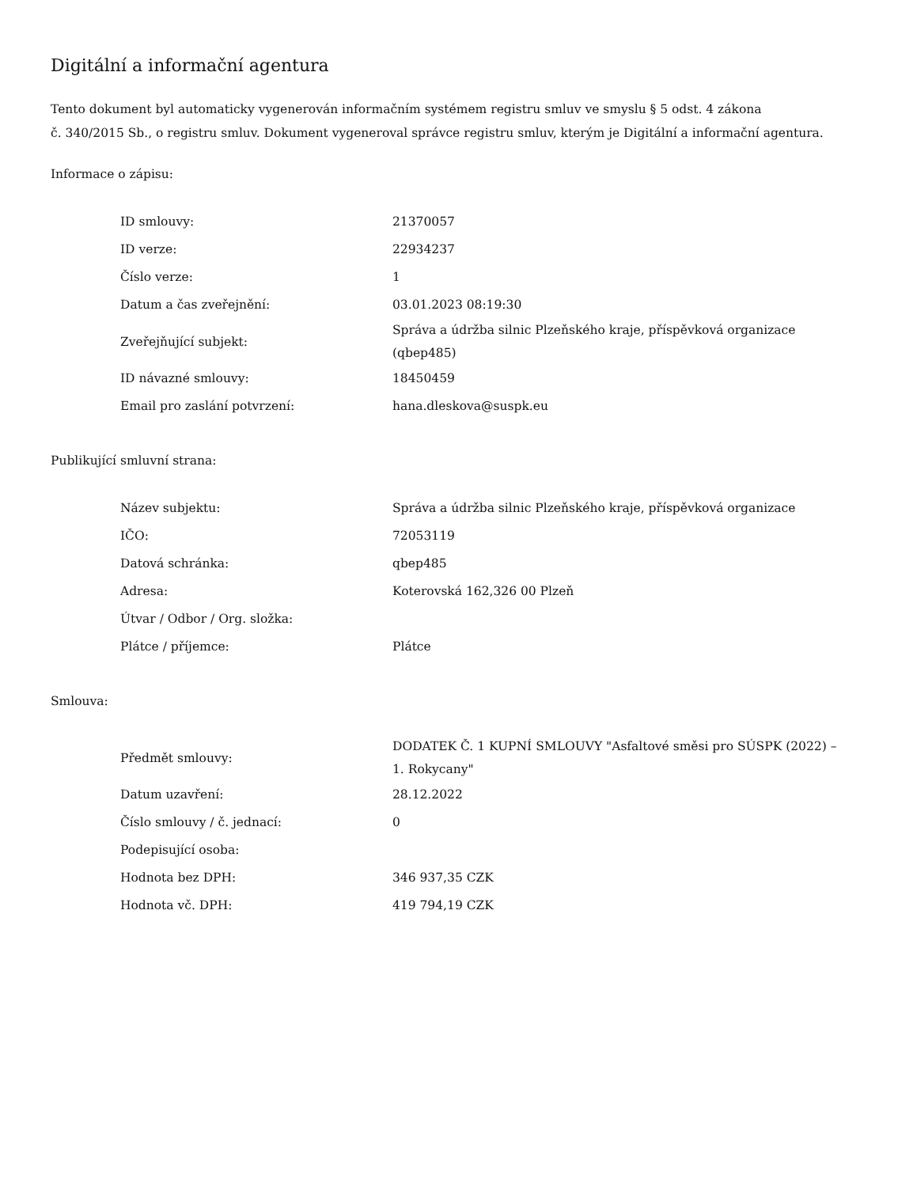Digitální a informační agentura
Tento dokument byl automaticky vygenerován informačním systémem registru smluv ve smyslu § 5 odst. 4 zákona
č. 340/2015 Sb., o registru smluv. Dokument vygeneroval správce registru smluv, kterým je Digitální a informační agentura.
Informace o zápisu:
| ID smlouvy: | 21370057 |
| ID verze: | 22934237 |
| Číslo verze: | 1 |
| Datum a čas zveřejnění: | 03.01.2023 08:19:30 |
| Zveřejňující subjekt: | Správa a údržba silnic Plzeňského kraje, příspěvková organizace (qbep485) |
| ID návazné smlouvy: | 18450459 |
| Email pro zaslání potvrzení: | hana.dleskova@suspk.eu |
Publikující smluvní strana:
| Název subjektu: | Správa a údržba silnic Plzeňského kraje, příspěvková organizace |
| IČO: | 72053119 |
| Datová schránka: | qbep485 |
| Adresa: | Koterovská 162,326 00 Plzeň |
| Útvar / Odbor / Org. složka: | |
| Plátce / příjemce: | Plátce |
Smlouva:
| Předmět smlouvy: | DODATEK Č. 1 KUPNÍ SMLOUVY "Asfaltové směsi pro SÚSPK (2022) – 1. Rokycany" |
| Datum uzavření: | 28.12.2022 |
| Číslo smlouvy / č. jednací: | 0 |
| Podepisující osoba: | |
| Hodnota bez DPH: | 346 937,35 CZK |
| Hodnota vč. DPH: | 419 794,19 CZK |